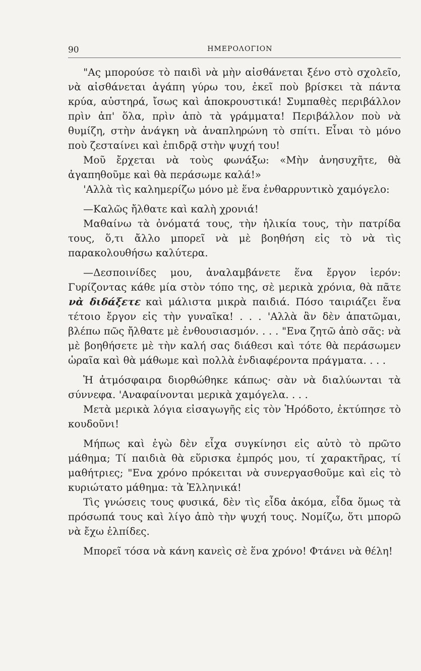90 ΗΜΕΡΟΛΟΓΙΟΝ
"Ας μπορούσε τὸ παιδὶ νὰ μὴν αἰσθάνεται ξένο στὸ σχολεῖο, νὰ αἰσθάνεται ἀγάπη γύρω του, ἐκεῖ ποὺ βρίσκει τὰ πάντα κρύα, αὐστηρά, ἴσως καὶ ἀποκρουστικά! Συμπαθὲς περιβάλλον πρὶν ἀπ' ὅλα, πρὶν ἀπὸ τὰ γράμματα! Περιβάλλον ποὺ νὰ θυμίζη, στὴν ἀνάγκη νὰ ἀναπληρώνη τὸ σπίτι. Εἶναι τὸ μόνο ποὺ ζεσταίνει καὶ ἐπιδρᾷ στὴν ψυχή του!
Μοῦ ἔρχεται νὰ τοὺς φωνάξω: «Μὴν ἀνησυχῆτε, θὰ ἀγαπηθοῦμε καὶ θὰ περάσωμε καλά!»
'Αλλὰ τὶς καλημερίζω μόνο μὲ ἕνα ἐνθαρρυντικὸ χαμόγελο:
—Καλῶς ἤλθατε καὶ καλὴ χρονιά!
Μαθαίνω τὰ ὀνόματά τους, τὴν ἡλικία τους, τὴν πατρίδα τους, ὅ,τι ἄλλο μπορεῖ νὰ μὲ βοηθήση εἰς τὸ νὰ τὶς παρακολουθήσω καλύτερα.
—Δεσποινίδες μου, ἀναλαμβάνετε ἕνα ἔργον ἱερόν: Γυρίζοντας κάθε μία στὸν τόπο της, σὲ μερικὰ χρόνια, θὰ πᾶτε νὰ διδάξετε καὶ μάλιστα μικρὰ παιδιά. Πόσο ταιριάζει ἕνα τέτοιο ἔργον εἰς τὴν γυναῖκα! . . . 'Αλλὰ ἂν δὲν ἀπατῶμαι, βλέπω πῶς ἤλθατε μὲ ἐνθουσιασμόν. . . . "Ενα ζητῶ ἀπὸ σᾶς: νὰ μὲ βοηθήσετε μὲ τὴν καλή σας διάθεσι καὶ τότε θὰ περάσωμεν ὡραῖα καὶ θὰ μάθωμε καὶ πολλὰ ἐνδιαφέροντα πράγματα. . . .
Ἡ ἀτμόσφαιρα διορθώθηκε κάπως· σὰν νὰ διαλύωνται τὰ σύννεφα. 'Αναφαίνονται μερικὰ χαμόγελα. . . .
Μετὰ μερικὰ λόγια εἰσαγωγῆς εἰς τὸν Ἡρόδοτο, ἐκτύπησε τὸ κουδοῦνι!
Μήπως καὶ ἐγὼ δὲν εἶχα συγκίνησι εἰς αὐτὸ τὸ πρῶτο μάθημα; Τί παιδιὰ θὰ εὕρισκα ἐμπρός μου, τί χαρακτῆρας, τί μαθήτριες; "Ενα χρόνο πρόκειται νὰ συνεργασθοῦμε καὶ εἰς τὸ κυριώτατο μάθημα: τὰ Ἑλληνικά!
Τὶς γνώσεις τους φυσικά, δὲν τὶς εἶδα ἀκόμα, εἶδα ὅμως τὰ πρόσωπά τους καὶ λίγο ἀπὸ τὴν ψυχή τους. Νομίζω, ὅτι μπορῶ νὰ ἔχω ἐλπίδες.
Μπορεῖ τόσα νὰ κάνη κανεὶς σὲ ἕνα χρόνο! Φτάνει νὰ θέλη!